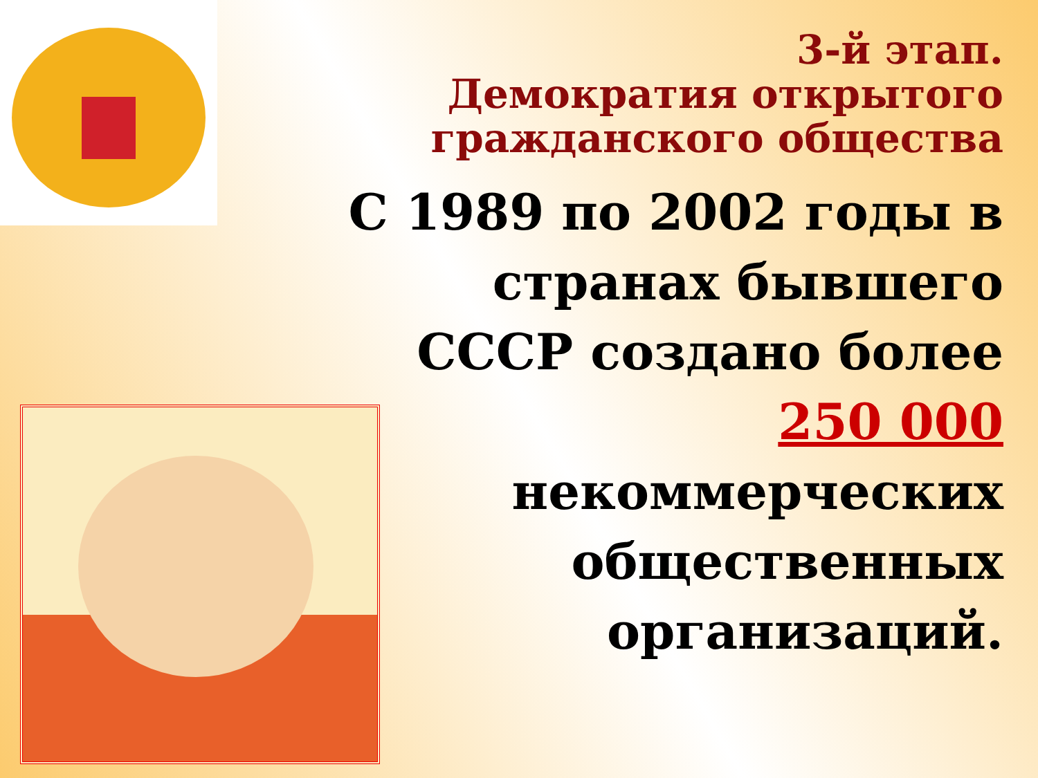3-й этап.
Демократия открытого гражданского общества
С 1989 по 2002 годы в странах бывшего СССР создано более 250 000 некоммерческих общественных организаций.